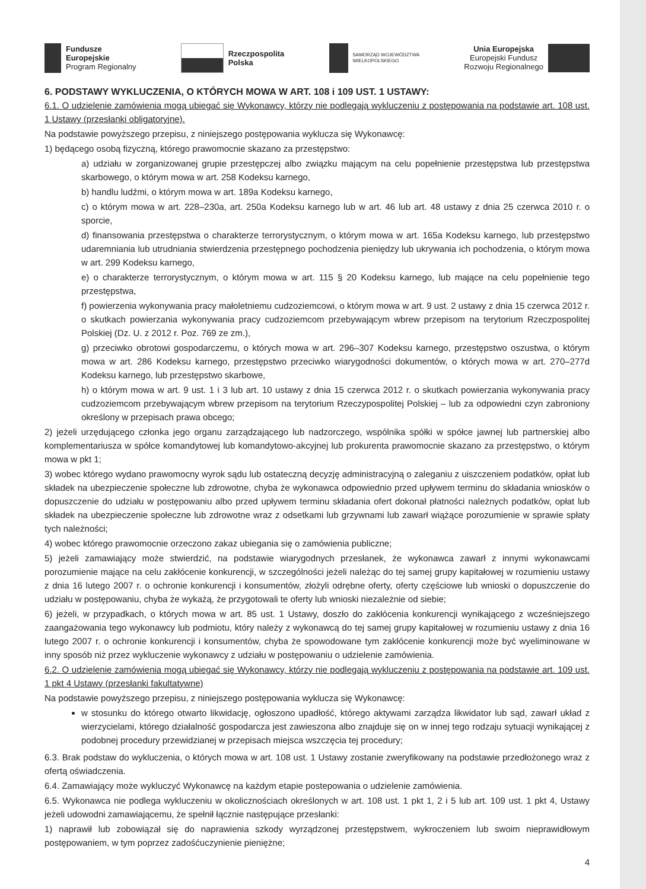Fundusze
Europejskie
Program Regionalny
Rzeczpospolita
Polska
SAMORZĄD WOJEWÓDZTWA
WIELKOPOLSKIEGO
Unia Europejska
Europejski Fundusz
Rozwoju Regionalnego
6. PODSTAWY WYKLUCZENIA, O KTÓRYCH MOWA W ART. 108 i 109 UST. 1 USTAWY:
6.1. O udzielenie zamówienia mogą ubiegać się Wykonawcy, którzy nie podlegają wykluczeniu z postępowania na podstawie art. 108 ust. 1 Ustawy (przesłanki obligatoryjne).
Na podstawie powyższego przepisu, z niniejszego postępowania wyklucza się Wykonawcę:
1) będącego osobą fizyczną, którego prawomocnie skazano za przestępstwo:
a) udziału w zorganizowanej grupie przestępczej albo związku mającym na celu popełnienie przestępstwa lub przestępstwa skarbowego, o którym mowa w art. 258 Kodeksu karnego,
b) handlu ludźmi, o którym mowa w art. 189a Kodeksu karnego,
c) o którym mowa w art. 228–230a, art. 250a Kodeksu karnego lub w art. 46 lub art. 48 ustawy z dnia 25 czerwca 2010 r. o sporcie,
d) finansowania przestępstwa o charakterze terrorystycznym, o którym mowa w art. 165a Kodeksu karnego, lub przestępstwo udaremniania lub utrudniania stwierdzenia przestępnego pochodzenia pieniędzy lub ukrywania ich pochodzenia, o którym mowa w art. 299 Kodeksu karnego,
e) o charakterze terrorystycznym, o którym mowa w art. 115 § 20 Kodeksu karnego, lub mające na celu popełnienie tego przestępstwa,
f) powierzenia wykonywania pracy małoletniemu cudzoziemcowi, o którym mowa w art. 9 ust. 2 ustawy z dnia 15 czerwca 2012 r. o skutkach powierzania wykonywania pracy cudzoziemcom przebywającym wbrew przepisom na terytorium Rzeczpospolitej Polskiej (Dz. U. z 2012 r. Poz. 769 ze zm.),
g) przeciwko obrotowi gospodarczemu, o których mowa w art. 296–307 Kodeksu karnego, przestępstwo oszustwa, o którym mowa w art. 286 Kodeksu karnego, przestępstwo przeciwko wiarygodności dokumentów, o których mowa w art. 270–277d Kodeksu karnego, lub przestępstwo skarbowe,
h) o którym mowa w art. 9 ust. 1 i 3 lub art. 10 ustawy z dnia 15 czerwca 2012 r. o skutkach powierzania wykonywania pracy cudzoziemcom przebywającym wbrew przepisom na terytorium Rzeczypospolitej Polskiej – lub za odpowiedni czyn zabroniony określony w przepisach prawa obcego;
2) jeżeli urzędującego członka jego organu zarządzającego lub nadzorczego, wspólnika spółki w spółce jawnej lub partnerskiej albo komplementariusza w spółce komandytowej lub komandytowo-akcyjnej lub prokurenta prawomocnie skazano za przestępstwo, o którym mowa w pkt 1;
3) wobec którego wydano prawomocny wyrok sądu lub ostateczną decyzję administracyjną o zaleganiu z uiszczeniem podatków, opłat lub składek na ubezpieczenie społeczne lub zdrowotne, chyba że wykonawca odpowiednio przed upływem terminu do składania wniosków o dopuszczenie do udziału w postępowaniu albo przed upływem terminu składania ofert dokonał płatności należnych podatków, opłat lub składek na ubezpieczenie społeczne lub zdrowotne wraz z odsetkami lub grzywnami lub zawarł wiążące porozumienie w sprawie spłaty tych należności;
4) wobec którego prawomocnie orzeczono zakaz ubiegania się o zamówienia publiczne;
5) jeżeli zamawiający może stwierdzić, na podstawie wiarygodnych przesłanek, że wykonawca zawarł z innymi wykonawcami porozumienie mające na celu zakłócenie konkurencji, w szczególności jeżeli należąc do tej samej grupy kapitałowej w rozumieniu ustawy z dnia 16 lutego 2007 r. o ochronie konkurencji i konsumentów, złożyli odrębne oferty, oferty częściowe lub wnioski o dopuszczenie do udziału w postępowaniu, chyba że wykażą, że przygotowali te oferty lub wnioski niezależnie od siebie;
6) jeżeli, w przypadkach, o których mowa w art. 85 ust. 1 Ustawy, doszło do zakłócenia konkurencji wynikającego z wcześniejszego zaangażowania tego wykonawcy lub podmiotu, który należy z wykonawcą do tej samej grupy kapitałowej w rozumieniu ustawy z dnia 16 lutego 2007 r. o ochronie konkurencji i konsumentów, chyba że spowodowane tym zakłócenie konkurencji może być wyeliminowane w inny sposób niż przez wykluczenie wykonawcy z udziału w postępowaniu o udzielenie zamówienia.
6.2. O udzielenie zamówienia mogą ubiegać się Wykonawcy, którzy nie podlegają wykluczeniu z postępowania na podstawie art. 109 ust. 1 pkt 4 Ustawy (przesłanki fakultatywne)
Na podstawie powyższego przepisu, z niniejszego postępowania wyklucza się Wykonawcę:
w stosunku do którego otwarto likwidację, ogłoszono upadłość, którego aktywami zarządza likwidator lub sąd, zawarł układ z wierzycielami, którego działalność gospodarcza jest zawieszona albo znajduje się on w innej tego rodzaju sytuacji wynikającej z podobnej procedury przewidzianej w przepisach miejsca wszczęcia tej procedury;
6.3. Brak podstaw do wykluczenia, o których mowa w art. 108 ust. 1 Ustawy zostanie zweryfikowany na podstawie przedłożonego wraz z ofertą oświadczenia.
6.4. Zamawiający może wykluczyć Wykonawcę na każdym etapie postepowania o udzielenie zamówienia.
6.5. Wykonawca nie podlega wykluczeniu w okolicznościach określonych w art. 108 ust. 1 pkt 1, 2 i 5 lub art. 109 ust. 1 pkt 4, Ustawy jeżeli udowodni zamawiającemu, że spełnił łącznie następujące przesłanki:
1) naprawił lub zobowiązał się do naprawienia szkody wyrządzonej przestępstwem, wykroczeniem lub swoim nieprawidłowym postępowaniem, w tym poprzez zadośćuczynienie pieniężne;
4